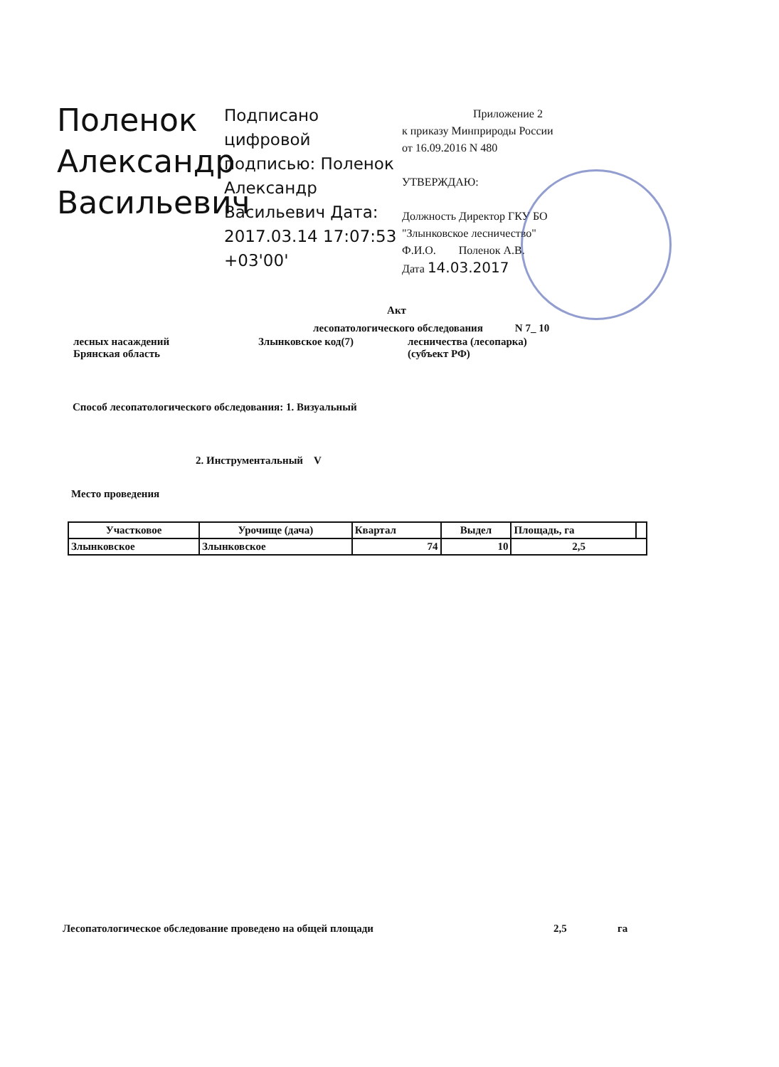Поленок Александр Васильевич
Подписано цифровой подписью: Поленок Александр Васильевич Дата: 2017.03.14 17:07:53 +03'00'
Приложение 2
к приказу Минприроды России
от 16.09.2016 N 480
УТВЕРЖДАЮ:
Должность Директор ГКУ БО
"Злынковское лесничество"
Ф.И.О. Поленок А.В.
Дата 14.03.2017
Акт
лесопатологического обследования N 7_ 10
лесных насаждений
Брянская область
Злынковское код(7) лесничества (лесопарка)
(субъект РФ)
Способ лесопатологического обследования: 1. Визуальный
2. Инструментальный V
Место проведения
| Участковое | Урочище (дача) | Квартал | Выдел | Площадь, га | |
| --- | --- | --- | --- | --- | --- |
| Злынковское | Злынковское | 74 | 10 | 2,5 | |
Лесопатологическое обследование проведено на общей площади 2,5 га